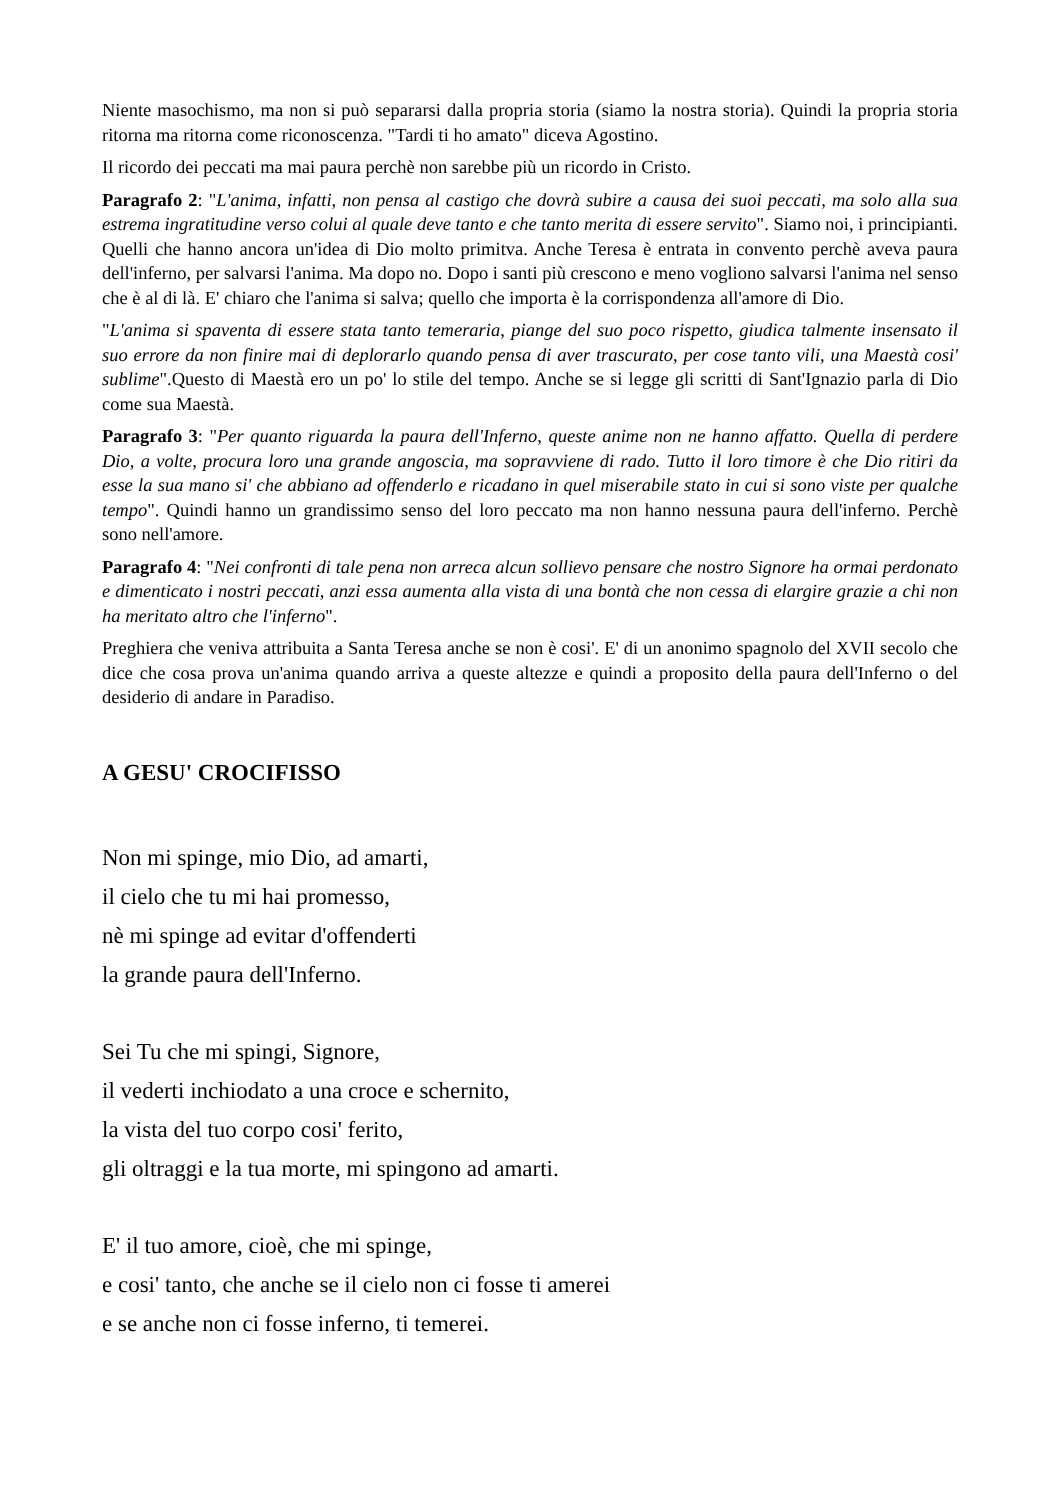Niente masochismo, ma non si può separarsi dalla propria storia (siamo la nostra storia). Quindi la propria storia ritorna ma ritorna come riconoscenza. "Tardi ti ho amato" diceva Agostino.
Il ricordo dei peccati ma mai paura perchè non sarebbe più un ricordo in Cristo.
Paragrafo 2: "L'anima, infatti, non pensa al castigo che dovrà subire a causa dei suoi peccati, ma solo alla sua estrema ingratitudine verso colui al quale deve tanto e che tanto merita di essere servito". Siamo noi, i principianti. Quelli che hanno ancora un'idea di Dio molto primitva. Anche Teresa è entrata in convento perchè aveva paura dell'inferno, per salvarsi l'anima. Ma dopo no. Dopo i santi più crescono e meno vogliono salvarsi l'anima nel senso che è al di là. E' chiaro che l'anima si salva; quello che importa è la corrispondenza all'amore di Dio.
"L'anima si spaventa di essere stata tanto temeraria, piange del suo poco rispetto, giudica talmente insensato il suo errore da non finire mai di deplorarlo quando pensa di aver trascurato, per cose tanto vili, una Maestà cosi' sublime".Questo di Maestà ero un po' lo stile del tempo. Anche se si legge gli scritti di Sant'Ignazio parla di Dio come sua Maestà.
Paragrafo 3: "Per quanto riguarda la paura dell'Inferno, queste anime non ne hanno affatto. Quella di perdere Dio, a volte, procura loro una grande angoscia, ma sopravviene di rado. Tutto il loro timore è che Dio ritiri da esse la sua mano si' che abbiano ad offenderlo e ricadano in quel miserabile stato in cui si sono viste per qualche tempo". Quindi hanno un grandissimo senso del loro peccato ma non hanno nessuna paura dell'inferno. Perchè sono nell'amore.
Paragrafo 4: "Nei confronti di tale pena non arreca alcun sollievo pensare che nostro Signore ha ormai perdonato e dimenticato i nostri peccati, anzi essa aumenta alla vista di una bontà che non cessa di elargire grazie a chi non ha meritato altro che l'inferno".
Preghiera che veniva attribuita a Santa Teresa anche se non è cosi'. E' di un anonimo spagnolo del XVII secolo che dice che cosa prova un'anima quando arriva a queste altezze e quindi a proposito della paura dell'Inferno o del desiderio di andare in Paradiso.
A GESU' CROCIFISSO
Non mi spinge, mio Dio, ad amarti,
il cielo che tu mi hai promesso,
nè mi spinge ad evitar d'offenderti
la grande paura dell'Inferno.
Sei Tu che mi spingi, Signore,
il vederti inchiodato a una croce e schernito,
la vista del tuo corpo cosi' ferito,
gli oltraggi e la tua morte, mi spingono ad amarti.
E' il tuo amore, cioè, che mi spinge,
e cosi' tanto, che anche se il cielo non ci fosse ti amerei
e se anche non ci fosse inferno, ti temerei.